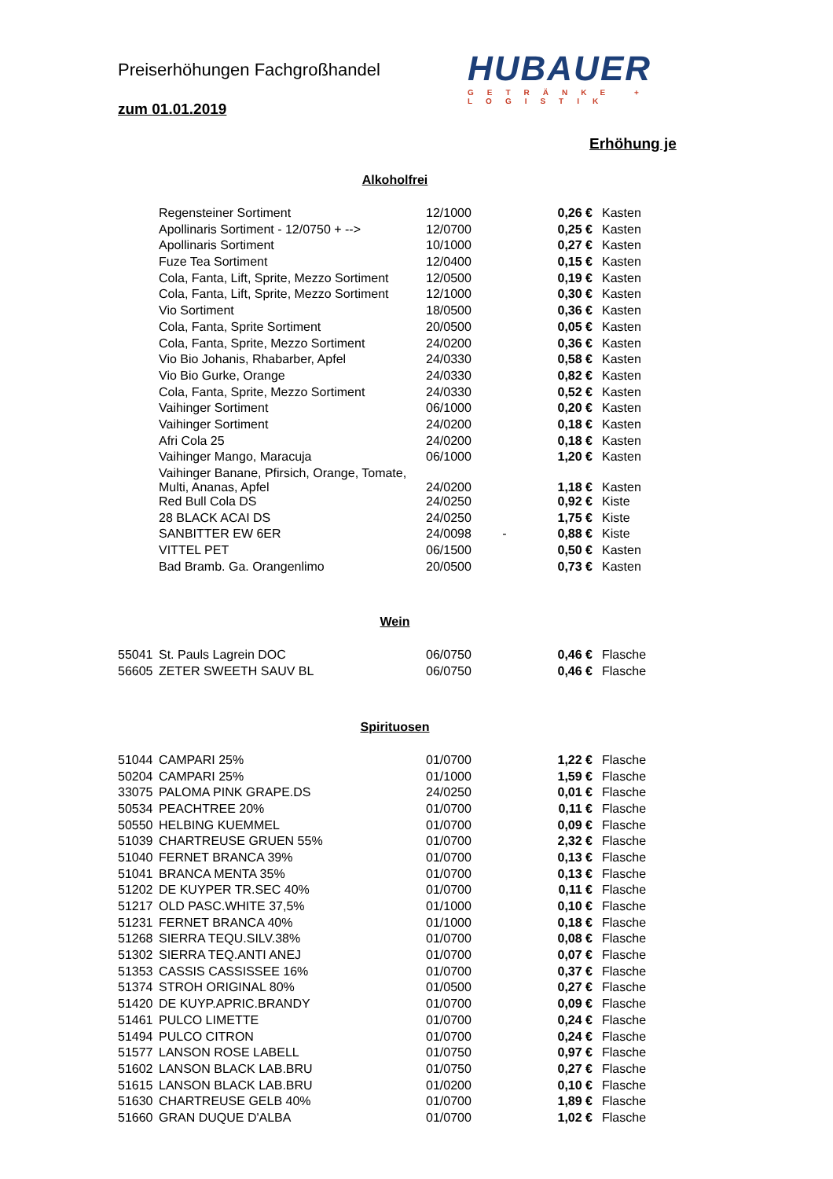Preiserhöhungen Fachgroßhandel
zum 01.01.2019
HUBAUER
GETRÄNKE + LOGISTIK
Erhöhung je
Alkoholfrei
| | Regensteiner Sortiment | 12/1000 | | 0,26 € | Kasten |
| | Apollinaris Sortiment - 12/0750 + --> | 12/0700 | | 0,25 € | Kasten |
| | Apollinaris Sortiment | 10/1000 | | 0,27 € | Kasten |
| | Fuze Tea Sortiment | 12/0400 | | 0,15 € | Kasten |
| | Cola, Fanta, Lift, Sprite, Mezzo Sortiment | 12/0500 | | 0,19 € | Kasten |
| | Cola, Fanta, Lift, Sprite, Mezzo Sortiment | 12/1000 | | 0,30 € | Kasten |
| | Vio Sortiment | 18/0500 | | 0,36 € | Kasten |
| | Cola, Fanta, Sprite Sortiment | 20/0500 | | 0,05 € | Kasten |
| | Cola, Fanta, Sprite, Mezzo Sortiment | 24/0200 | | 0,36 € | Kasten |
| | Vio Bio Johanis, Rhabarber, Apfel | 24/0330 | | 0,58 € | Kasten |
| | Vio Bio Gurke, Orange | 24/0330 | | 0,82 € | Kasten |
| | Cola, Fanta, Sprite, Mezzo Sortiment | 24/0330 | | 0,52 € | Kasten |
| | Vaihinger Sortiment | 06/1000 | | 0,20 € | Kasten |
| | Vaihinger Sortiment | 24/0200 | | 0,18 € | Kasten |
| | Afri Cola 25 | 24/0200 | | 0,18 € | Kasten |
| | Vaihinger Mango, Maracuja | 06/1000 | | 1,20 € | Kasten |
| | Vaihinger Banane, Pfirsich, Orange, Tomate, Multi, Ananas, Apfel | 24/0200 | | 1,18 € | Kasten |
| | Red Bull Cola DS | 24/0250 | | 0,92 € | Kiste |
| | 28 BLACK ACAI DS | 24/0250 | | 1,75 € | Kiste |
| | SANBITTER EW 6ER | 24/0098 | - | 0,88 € | Kiste |
| | VITTEL PET | 06/1500 | | 0,50 € | Kasten |
| | Bad Bramb. Ga. Orangenlimo | 20/0500 | | 0,73 € | Kasten |
Wein
| 55041 | St. Pauls Lagrein DOC | 06/0750 | | 0,46 € | Flasche |
| 56605 | ZETER SWEETH SAUV BL | 06/0750 | | 0,46 € | Flasche |
Spirituosen
| 51044 | CAMPARI 25% | 01/0700 | | 1,22 € | Flasche |
| 50204 | CAMPARI 25% | 01/1000 | | 1,59 € | Flasche |
| 33075 | PALOMA PINK GRAPE.DS | 24/0250 | | 0,01 € | Flasche |
| 50534 | PEACHTREE 20% | 01/0700 | | 0,11 € | Flasche |
| 50550 | HELBING KUEMMEL | 01/0700 | | 0,09 € | Flasche |
| 51039 | CHARTREUSE GRUEN 55% | 01/0700 | | 2,32 € | Flasche |
| 51040 | FERNET BRANCA 39% | 01/0700 | | 0,13 € | Flasche |
| 51041 | BRANCA MENTA 35% | 01/0700 | | 0,13 € | Flasche |
| 51202 | DE KUYPER TR.SEC 40% | 01/0700 | | 0,11 € | Flasche |
| 51217 | OLD PASC.WHITE 37,5% | 01/1000 | | 0,10 € | Flasche |
| 51231 | FERNET BRANCA 40% | 01/1000 | | 0,18 € | Flasche |
| 51268 | SIERRA TEQU.SILV.38% | 01/0700 | | 0,08 € | Flasche |
| 51302 | SIERRA TEQ.ANTI ANEJ | 01/0700 | | 0,07 € | Flasche |
| 51353 | CASSIS CASSISSEE 16% | 01/0700 | | 0,37 € | Flasche |
| 51374 | STROH ORIGINAL 80% | 01/0500 | | 0,27 € | Flasche |
| 51420 | DE KUYP.APRIC.BRANDY | 01/0700 | | 0,09 € | Flasche |
| 51461 | PULCO LIMETTE | 01/0700 | | 0,24 € | Flasche |
| 51494 | PULCO CITRON | 01/0700 | | 0,24 € | Flasche |
| 51577 | LANSON ROSE LABELL | 01/0750 | | 0,97 € | Flasche |
| 51602 | LANSON BLACK LAB.BRU | 01/0750 | | 0,27 € | Flasche |
| 51615 | LANSON BLACK LAB.BRU | 01/0200 | | 0,10 € | Flasche |
| 51630 | CHARTREUSE GELB 40% | 01/0700 | | 1,89 € | Flasche |
| 51660 | GRAN DUQUE D'ALBA | 01/0700 | | 1,02 € | Flasche |